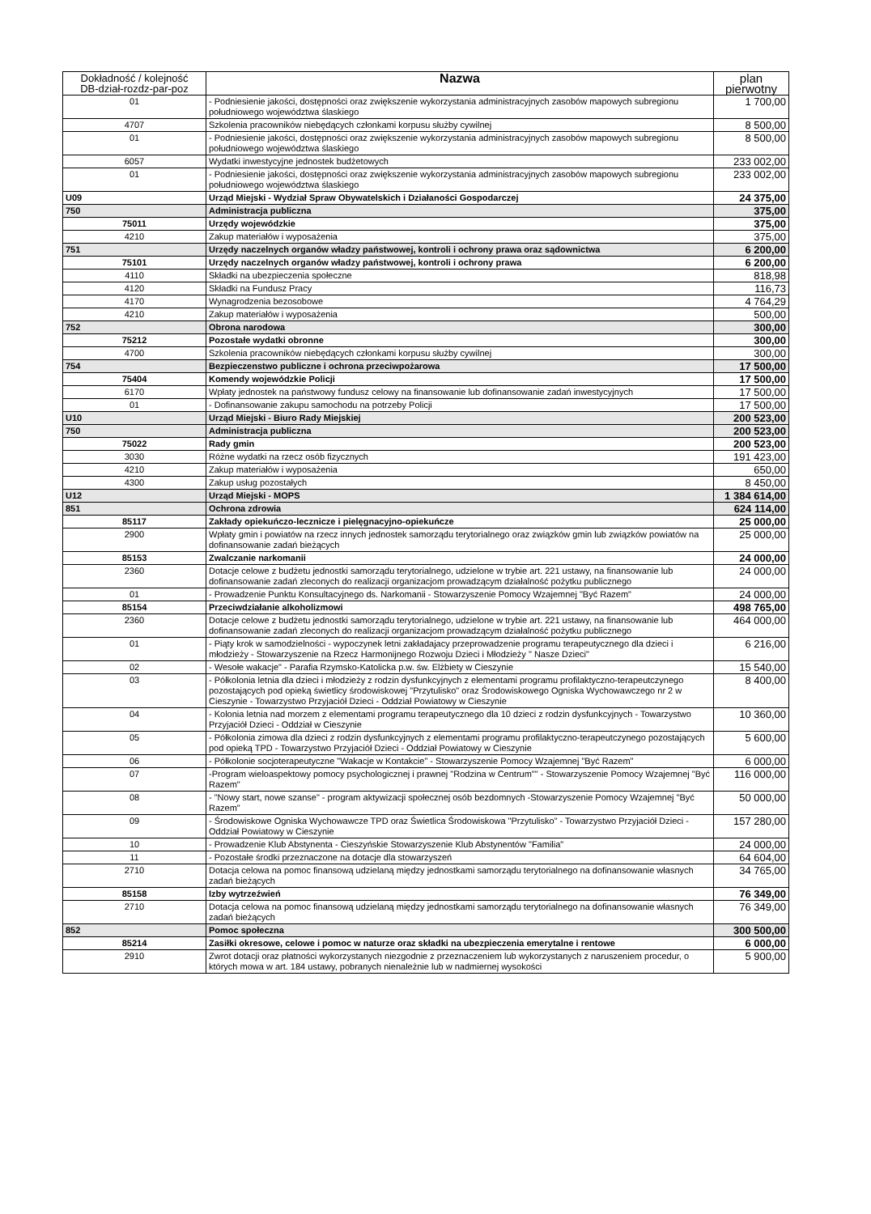| Dokładność / kolejność DB-dział-rozdz-par-poz | Nazwa | plan pierwotny |
| --- | --- | --- |
| 01 | - Podniesienie jakości, dostępności oraz zwiększenie wykorzystania administracyjnych zasobów mapowych subregionu południowego województwa ślaskiego | 1 700,00 |
| 4707 | Szkolenia pracowników niebędących członkami korpusu służby cywilnej | 8 500,00 |
| 01 | - Podniesienie jakości, dostępności oraz zwiększenie wykorzystania administracyjnych zasobów mapowych subregionu południowego województwa ślaskiego | 8 500,00 |
| 6057 | Wydatki inwestycyjne jednostek budżetowych | 233 002,00 |
| 01 | - Podniesienie jakości, dostępności oraz zwiększenie wykorzystania administracyjnych zasobów mapowych subregionu południowego województwa ślaskiego | 233 002,00 |
| U09 | Urząd Miejski - Wydział Spraw Obywatelskich i Działaności Gospodarczej | 24 375,00 |
| 750 | Administracja publiczna | 375,00 |
| 75011 | Urzędy wojewódzkie | 375,00 |
| 4210 | Zakup materiałów i wyposażenia | 375,00 |
| 751 | Urzędy naczelnych organów władzy państwowej, kontroli i ochrony prawa oraz sądownictwa | 6 200,00 |
| 75101 | Urzędy naczelnych organów władzy państwowej, kontroli i ochrony prawa | 6 200,00 |
| 4110 | Składki na ubezpieczenia społeczne | 818,98 |
| 4120 | Składki na Fundusz Pracy | 116,73 |
| 4170 | Wynagrodzenia bezosobowe | 4 764,29 |
| 4210 | Zakup materiałów i wyposażenia | 500,00 |
| 752 | Obrona narodowa | 300,00 |
| 75212 | Pozostałe wydatki obronne | 300,00 |
| 4700 | Szkolenia pracowników niebędących członkami korpusu służby cywilnej | 300,00 |
| 754 | Bezpieczenstwo publiczne i ochrona przeciwpożarowa | 17 500,00 |
| 75404 | Komendy wojewódzkie Policji | 17 500,00 |
| 6170 | Wpłaty jednostek na państwowy fundusz celowy na finansowanie lub dofinansowanie zadań inwestycyjnych | 17 500,00 |
| 01 | - Dofinansowanie zakupu samochodu na potrzeby Policji | 17 500,00 |
| U10 | Urząd Miejski - Biuro Rady Miejskiej | 200 523,00 |
| 750 | Administracja publiczna | 200 523,00 |
| 75022 | Rady gmin | 200 523,00 |
| 3030 | Różne wydatki na rzecz osób fizycznych | 191 423,00 |
| 4210 | Zakup materiałów i wyposażenia | 650,00 |
| 4300 | Zakup usług pozostałych | 8 450,00 |
| U12 | Urząd Miejski - MOPS | 1 384 614,00 |
| 851 | Ochrona zdrowia | 624 114,00 |
| 85117 | Zakłady opiekuńczo-lecznicze i pielęgnacyjno-opiekuńcze | 25 000,00 |
| 2900 | Wpłaty gmin i powiatów na rzecz innych jednostek samorządu terytorialnego oraz związków gmin lub związków powiatów na dofinansowanie zadań bieżących | 25 000,00 |
| 85153 | Zwalczanie narkomanii | 24 000,00 |
| 2360 | Dotacje celowe z budżetu jednostki samorządu terytorialnego, udzielone w trybie art. 221 ustawy, na finansowanie lub dofinansowanie zadań zleconych do realizacji organizacjom prowadzącym działalność pożytku publicznego | 24 000,00 |
| 01 | - Prowadzenie Punktu Konsultacyjnego ds. Narkomanii - Stowarzyszenie Pomocy Wzajemnej "Być Razem" | 24 000,00 |
| 85154 | Przeciwdziałanie alkoholizmowi | 498 765,00 |
| 2360 | Dotacje celowe z budżetu jednostki samorządu terytorialnego, udzielone w trybie art. 221 ustawy, na finansowanie lub dofinansowanie zadań zleconych do realizacji organizacjom prowadzącym działalność pożytku publicznego | 464 000,00 |
| 01 | - Piąty krok w samodzielności - wypoczynek letni zakładajacy przeprowadzenie programu terapeutycznego dla dzieci i młodzieży - Stowarzyszenie na Rzecz Harmonijnego Rozwoju Dzieci i Młodzieży " Nasze Dzieci" | 6 216,00 |
| 02 | - Wesołe wakacje" - Parafia Rzymsko-Katolicka p.w. św. Elżbiety w Cieszynie | 15 540,00 |
| 03 | - Półkolonia letnia dla dzieci i młodzieży z rodzin dysfunkcyjnych z elementami programu profilaktyczno-terapeutczynego pozostających pod opieką świetlicy środowiskowej "Przytulisko" oraz Środowiskowego Ogniska Wychowawczego nr 2 w Cieszynie - Towarzystwo Przyjaciół Dzieci - Oddział Powiatowy w Cieszynie | 8 400,00 |
| 04 | - Kolonia letnia nad morzem z elementami programu terapeutycznego dla 10 dzieci z rodzin dysfunkcyjnych - Towarzystwo Przyjaciół Dzieci - Oddział w Cieszynie | 10 360,00 |
| 05 | - Półkolonia zimowa dla dzieci z rodzin dysfunkcyjnych z elementami programu profilaktyczno-terapeutczynego pozostających pod opieką TPD - Towarzystwo Przyjaciół Dzieci - Oddział Powiatowy w Cieszynie | 5 600,00 |
| 06 | - Półkolonie socjoterapeutyczne "Wakacje w Kontakcie" - Stowarzyszenie Pomocy Wzajemnej "Być Razem" | 6 000,00 |
| 07 | -Program wieloaspektowy pomocy psychologicznej i prawnej "Rodzina w Centrum"" - Stowarzyszenie Pomocy Wzajemnej "Być Razem" | 116 000,00 |
| 08 | - "Nowy start, nowe szanse" - program aktywizacji społecznej osób bezdomnych -Stowarzyszenie Pomocy Wzajemnej "Być Razem" | 50 000,00 |
| 09 | - Środowiskowe Ogniska Wychowawcze TPD oraz Świetlica Środowiskowa "Przytulisko" - Towarzystwo Przyjaciół Dzieci - Oddział Powiatowy w Cieszynie | 157 280,00 |
| 10 | - Prowadzenie Klub Abstynenta - Cieszyńskie Stowarzyszenie Klub Abstynentów "Familia" | 24 000,00 |
| 11 | - Pozostałe środki przeznaczone na dotacje dla stowarzyszeń | 64 604,00 |
| 2710 | Dotacja celowa na pomoc finansową udzielaną między jednostkami samorządu terytorialnego na dofinansowanie własnych zadań bieżących | 34 765,00 |
| 85158 | Izby wytrzeźwień | 76 349,00 |
| 2710 | Dotacja celowa na pomoc finansową udzielaną między jednostkami samorządu terytorialnego na dofinansowanie własnych zadań bieżących | 76 349,00 |
| 852 | Pomoc społeczna | 300 500,00 |
| 85214 | Zasiłki okresowe, celowe i pomoc w naturze oraz składki na ubezpieczenia emerytalne i rentowe | 6 000,00 |
| 2910 | Zwrot dotacji oraz płatności wykorzystanych niezgodnie z przeznaczeniem lub wykorzystanych z naruszeniem procedur, o których mowa w art. 184 ustawy, pobranych nienależnie lub w nadmiernej wysokości | 5 900,00 |